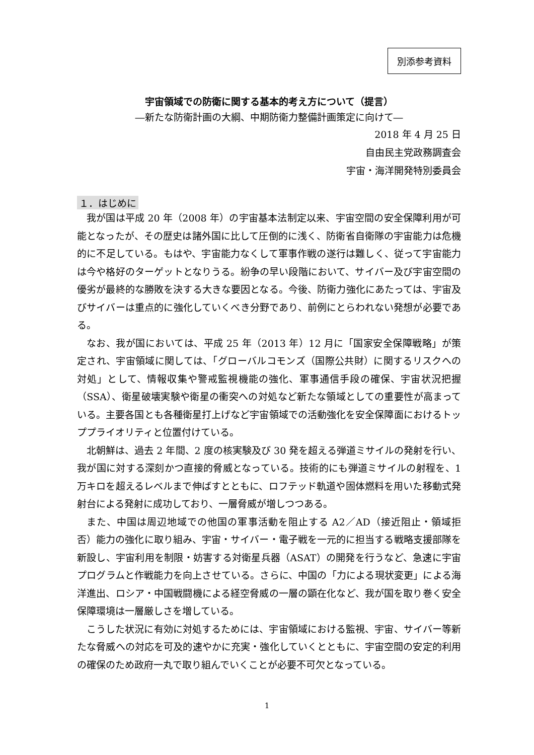別添参考資料
宇宙領域での防衛に関する基本的考え方について（提言）
―新たな防衛計画の大綱、中期防衛力整備計画策定に向けて―
2018 年 4 月 25 日
自由民主党政務調査会
宇宙・海洋開発特別委員会
１．はじめに
我が国は平成 20 年（2008 年）の宇宙基本法制定以来、宇宙空間の安全保障利用が可能となったが、その歴史は諸外国に比して圧倒的に浅く、防衛省自衛隊の宇宙能力は危機的に不足している。もはや、宇宙能力なくして軍事作戦の遂行は難しく、従って宇宙能力は今や格好のターゲットとなりうる。紛争の早い段階において、サイバー及び宇宙空間の優劣が最終的な勝敗を決する大きな要因となる。今後、防衛力強化にあたっては、宇宙及びサイバーは重点的に強化していくべき分野であり、前例にとらわれない発想が必要である。
なお、我が国においては、平成 25 年（2013 年）12 月に「国家安全保障戦略」が策定され、宇宙領域に関しては、「グローバルコモンズ（国際公共財）に関するリスクへの対処」として、情報収集や警戒監視機能の強化、軍事通信手段の確保、宇宙状況把握（SSA）、衛星破壊実験や衛星の衝突への対処など新たな領域としての重要性が高まっている。主要各国とも各種衛星打上げなど宇宙領域での活動強化を安全保障面におけるトッププライオリティと位置付けている。
北朝鮮は、過去 2 年間、2 度の核実験及び 30 発を超える弾道ミサイルの発射を行い、我が国に対する深刻かつ直接的脅威となっている。技術的にも弾道ミサイルの射程を、1 万キロを超えるレベルまで伸ばすとともに、ロフテッド軌道や固体燃料を用いた移動式発射台による発射に成功しており、一層脅威が増しつつある。
また、中国は周辺地域での他国の軍事活動を阻止する A2／AD（接近阻止・領域拒否）能力の強化に取り組み、宇宙・サイバー・電子戦を一元的に担当する戦略支援部隊を新設し、宇宙利用を制限・妨害する対衛星兵器（ASAT）の開発を行うなど、急速に宇宙プログラムと作戦能力を向上させている。さらに、中国の「力による現状変更」による海洋進出、ロシア・中国戦闘機による経空脅威の一層の顕在化など、我が国を取り巻く安全保障環境は一層厳しさを増している。
こうした状況に有効に対処するためには、宇宙領域における監視、宇宙、サイバー等新たな脅威への対応を可及的速やかに充実・強化していくとともに、宇宙空間の安定的利用の確保のため政府一丸で取り組んでいくことが必要不可欠となっている。
1